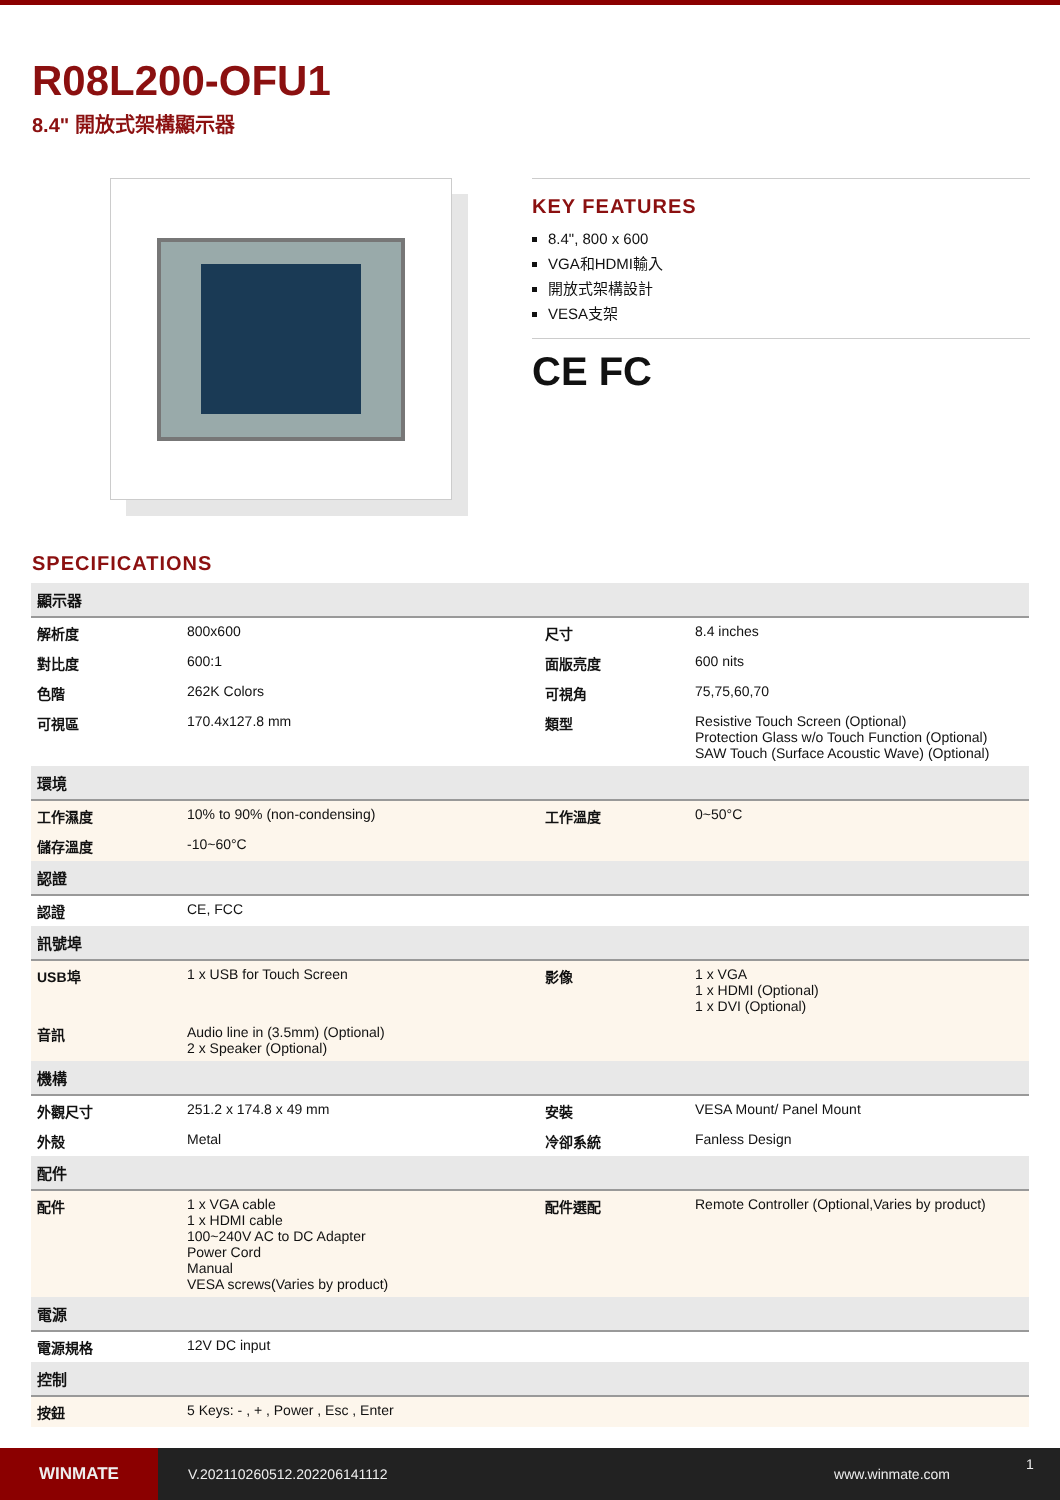R08L200-OFU1
8.4" 開放式架構顯示器
KEY FEATURES
8.4", 800 x 600
VGA和HDMI輸入
開放式架構設計
VESA支架
CE FC
SPECIFICATIONS
| 顯示器 | | | |
| --- | --- | --- | --- |
| 解析度 | 800x600 | 尺寸 | 8.4 inches |
| 對比度 | 600:1 | 面版亮度 | 600 nits |
| 色階 | 262K Colors | 可視角 | 75,75,60,70 |
| 可視區 | 170.4x127.8 mm | 類型 | Resistive Touch Screen (Optional) Protection Glass w/o Touch Function (Optional) SAW Touch (Surface Acoustic Wave) (Optional) |
| 環境 | | | |
| 工作濕度 | 10% to 90% (non-condensing) | 工作溫度 | 0~50°C |
| 儲存溫度 | -10~60°C | | |
| 認證 | | | |
| 認證 | CE, FCC | | |
| 訊號埠 | | | |
| USB埠 | 1 x USB for Touch Screen | 影像 | 1 x VGA 1 x HDMI (Optional) 1 x DVI (Optional) |
| 音訊 | Audio line in (3.5mm) (Optional) 2 x Speaker (Optional) | | |
| 機構 | | | |
| 外觀尺寸 | 251.2 x 174.8 x 49 mm | 安裝 | VESA Mount/ Panel Mount |
| 外殼 | Metal | 冷卻系統 | Fanless Design |
| 配件 | | | |
| 配件 | 1 x VGA cable 1 x HDMI cable 100~240V AC to DC Adapter Power Cord Manual VESA screws(Varies by product) | 配件選配 | Remote Controller (Optional,Varies by product) |
| 電源 | | | |
| 電源規格 | 12V DC input | | |
| 控制 | | | |
| 按鈕 | 5 Keys: - , + , Power , Esc , Enter | | |
WINMATE
V.202110260512.202206141112 www.winmate.com
1